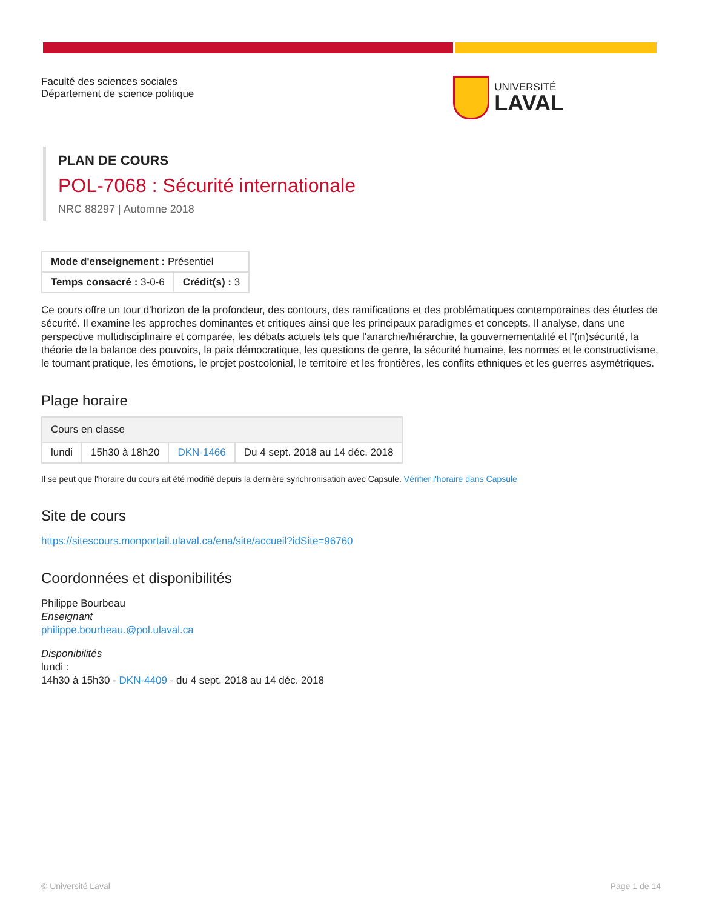Faculté des sciences sociales
Département de science politique
UNIVERSITÉ
LAVAL
PLAN DE COURS
POL-7068 : Sécurité internationale
NRC 88297 | Automne 2018
| Mode d'enseignement : Présentiel | |
| Temps consacré : 3-0-6 | Crédit(s) : 3 |
Ce cours offre un tour d'horizon de la profondeur, des contours, des ramifications et des problématiques contemporaines des études de sécurité. Il examine les approches dominantes et critiques ainsi que les principaux paradigmes et concepts. Il analyse, dans une perspective multidisciplinaire et comparée, les débats actuels tels que l'anarchie/hiérarchie, la gouvernementalité et l'(in)sécurité, la théorie de la balance des pouvoirs, la paix démocratique, les questions de genre, la sécurité humaine, les normes et le constructivisme, le tournant pratique, les émotions, le projet postcolonial, le territoire et les frontières, les conflits ethniques et les guerres asymétriques.
Plage horaire
| Cours en classe | | | |
| lundi | 15h30 à 18h20 | DKN-1466 | Du 4 sept. 2018 au 14 déc. 2018 |
Il se peut que l'horaire du cours ait été modifié depuis la dernière synchronisation avec Capsule. Vérifier l'horaire dans Capsule
Site de cours
https://sitescours.monportail.ulaval.ca/ena/site/accueil?idSite=96760
Coordonnées et disponibilités
Philippe Bourbeau
Enseignant
philippe.bourbeau.@pol.ulaval.ca
Disponibilités
lundi :
14h30 à 15h30 - DKN-4409 - du 4 sept. 2018 au 14 déc. 2018
© Université Laval Page 1 de 14